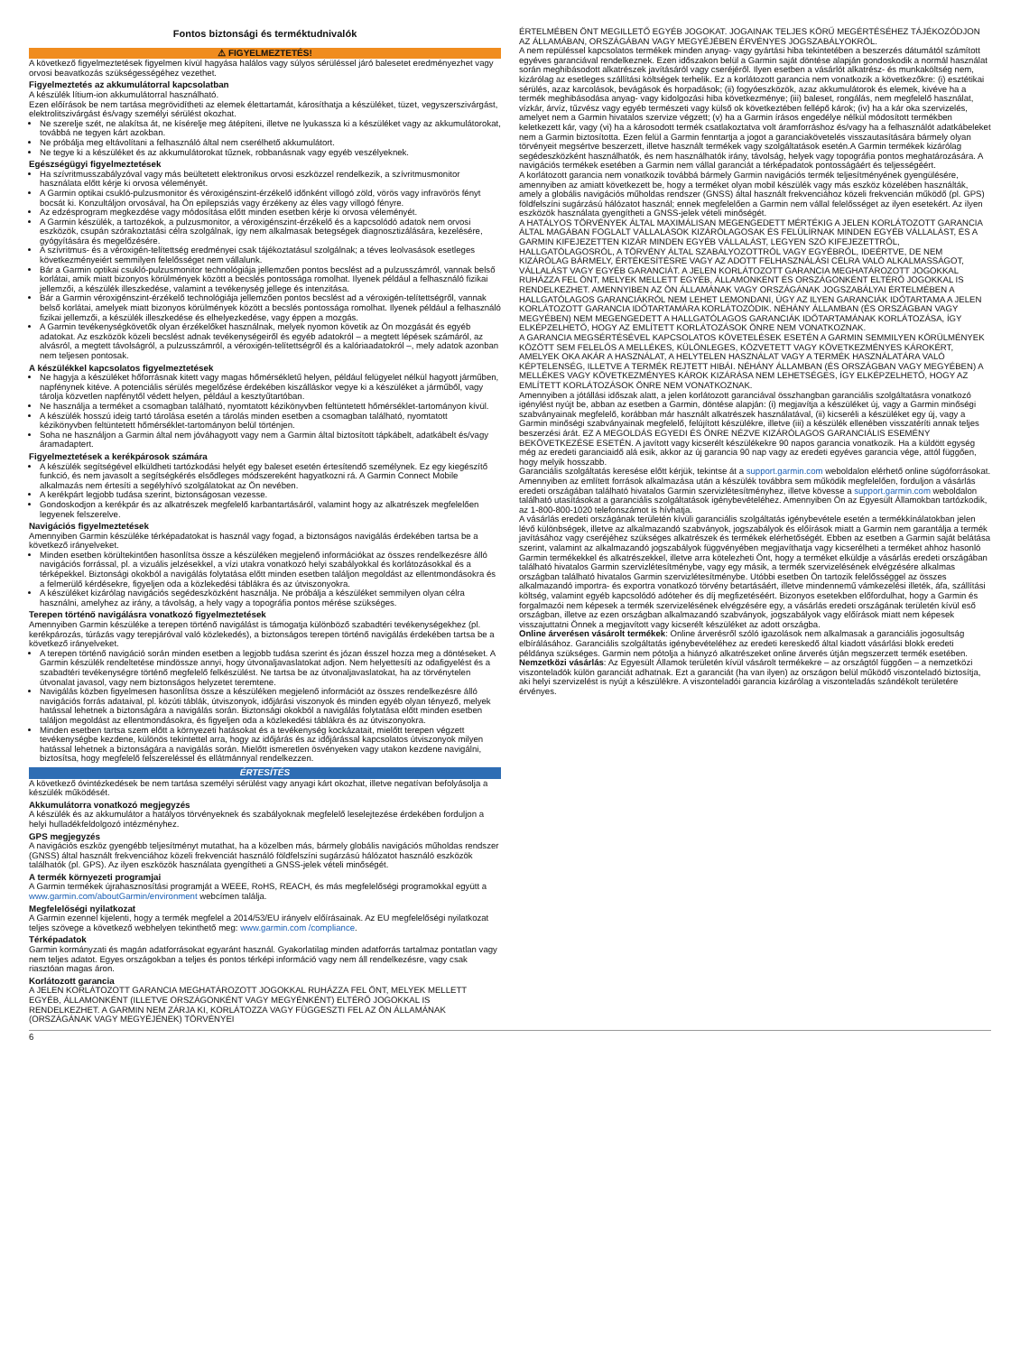Fontos biztonsági és terméktudnivalók
⚠ FIGYELMEZTETÉS!
A következő figyelmeztetések figyelmen kívül hagyása halálos vagy súlyos sérüléssel járó balesetet eredményezhet vagy orvosi beavatkozás szükségességéhez vezethet.
Figyelmeztetés az akkumulátorral kapcsolatban
A készülék lítium-ion akkumulátorral használható.
Ezen előírások be nem tartása megrövidítheti az elemek élettartamát, károsíthatja a készüléket, tüzet, vegyszerszivárgást, elektrolitszivárgást és/vagy személyi sérülést okozhat.
Ne szerelje szét, ne alakítsa át, ne kísérelje meg átépíteni, illetve ne lyukassza ki a készüléket vagy az akkumulátorokat, továbbá ne tegyen kárt azokban.
Ne próbálja meg eltávolítani a felhasználó által nem cserélhető akkumulátort.
Ne tegye ki a készüléket és az akkumulátorokat tűznek, robbanásnak vagy egyéb veszélyeknek.
Egészségügyi figyelmeztetések
Ha szívritmusszabályzóval vagy más beültetett elektronikus orvosi eszközzel rendelkezik, a szívritmusmonitor használata előtt kérje ki orvosa véleményét.
A Garmin optikai csukló-pulzusmonitor és véroxigénszint-érzékelő időnként villogó zöld, vörös vagy infravörös fényt bocsát ki. Konzultáljon orvosával, ha Ön epilepsziás vagy érzékeny az éles vagy villogó fényre.
Az edzésprogram megkezdése vagy módosítása előtt minden esetben kérje ki orvosa véleményét.
A Garmin készülék, a tartozékok, a pulzusmonitor, a véroxigénszint-érzékelő és a kapcsolódó adatok nem orvosi eszközök, csupán szórakoztatási célra szolgálnak, így nem alkalmasak betegségek diagnosztizálására, kezelésére, gyógyítására és megelőzésére.
A szívritmus- és a véroxigén-telítettség eredményei csak tájékoztatásul szolgálnak; a téves leolvasások esetleges következményeiért semmilyen felelősséget nem vállalunk.
Bár a Garmin optikai csukló-pulzusmonitor technológiája jellemzően pontos becslést ad a pulzusszámról, vannak belső korlátai, amik miatt bizonyos körülmények között a becslés pontossága romolhat. Ilyenek például a felhasználó fizikai jellemzői, a készülék illeszkedése, valamint a tevékenység jellege és intenzitása.
Bár a Garmin véroxigénszint-érzékelő technológiája jellemzően pontos becslést ad a véroxigén-telítettségről, vannak belső korlátai, amelyek miatt bizonyos körülmények között a becslés pontossága romolhat. Ilyenek például a felhasználó fizikai jellemzői, a készülék illeszkedése és elhelyezkedése, vagy éppen a mozgás.
A Garmin tevékenységkövetők olyan érzékelőket használnak, melyek nyomon követik az Ön mozgását és egyéb adatokat. Az eszközök közeli becslést adnak tevékenységeiről és egyéb adatokról – a megtett lépések számáról, az alvásról, a megtett távolságról, a pulzusszámról, a véroxigén-telítettségről és a kalóriaadatokról –, mely adatok azonban nem teljesen pontosak.
A készülékkel kapcsolatos figyelmeztetések
Ne hagyja a készüléket hőforrásnak kitett vagy magas hőmérsékletű helyen, például felügyelet nélkül hagyott járműben, napfénynek kitéve. A potenciális sérülés megelőzése érdekében kiszálláskor vegye ki a készüléket a járműből, vagy tárolja közvetlen napfénytől védett helyen, például a kesztyűtartóban.
Ne használja a terméket a csomagban található, nyomtatott kézikönyvben feltüntetett hőmérséklet-tartományon kívül.
A készülék hosszú ideig tartó tárolása esetén a tárolás minden esetben a csomagban található, nyomtatott kézikönyvben feltüntetett hőmérséklet-tartományon belül történjen.
Soha ne használjon a Garmin által nem jóváhagyott vagy nem a Garmin által biztosított tápkábelt, adatkábelt és/vagy áramadaptert.
Figyelmeztetések a kerékpárosok számára
A készülék segítségével elküldheti tartózkodási helyét egy baleset esetén értesítendő személynek. Ez egy kiegészítő funkció, és nem javasolt a segítségkérés elsődleges módszereként hagyatkozni rá. A Garmin Connect Mobile alkalmazás nem értesíti a segélyhívó szolgálatokat az Ön nevében.
A kerékpárt legjobb tudása szerint, biztonságosan vezesse.
Gondoskodjon a kerékpár és az alkatrészek megfelelő karbantartásáról, valamint hogy az alkatrészek megfelelően legyenek felszerelve.
Navigációs figyelmeztetések
Amennyiben Garmin készüléke térképadatokat is használ vagy fogad, a biztonságos navigálás érdekében tartsa be a következő irányelveket.
Minden esetben körültekintően hasonlítsa össze a készüléken megjelenő információkat az összes rendelkezésre álló navigációs forrással, pl. a vizuális jelzésekkel, a vízi utakra vonatkozó helyi szabályokkal és korlátozásokkal és a térképekkel. Biztonsági okokból a navigálás folytatása előtt minden esetben találjon megoldást az ellentmondásokra és a felmerülő kérdésekre, figyeljen oda a közlekedési táblákra és az útviszonyokra.
A készüléket kizárólag navigációs segédeszközként használja. Ne próbálja a készüléket semmilyen olyan célra használni, amelyhez az irány, a távolság, a hely vagy a topográfia pontos mérése szükséges.
Terepen történő navigálásra vonatkozó figyelmeztetések
Amennyiben Garmin készüléke a terepen történő navigálást is támogatja különböző szabadtéri tevékenységekhez (pl. kerékpározás, túrázás vagy terepjáróval való közlekedés), a biztonságos terepen történő navigálás érdekében tartsa be a következő irányelveket.
A terepen történő navigáció során minden esetben a legjobb tudása szerint és józan ésszel hozza meg a döntéseket. A Garmin készülék rendeltetése mindössze annyi, hogy útvonaljavaslatokat adjon. Nem helyettesíti az odafigyelést és a szabadtéri tevékenységre történő megfelelő felkészülést. Ne tartsa be az útvonaljavaslatokat, ha az törvénytelen útvonalat javasol, vagy nem biztonságos helyzetet teremtene.
Navigálás közben figyelmesen hasonlítsa össze a készüléken megjelenő információt az összes rendelkezésre álló navigációs forrás adataival, pl. közúti táblák, útviszonyok, időjárási viszonyok és minden egyéb olyan tényező, melyek hatással lehetnek a biztonságára a navigálás során. Biztonsági okokból a navigálás folytatása előtt minden esetben találjon megoldást az ellentmondásokra, és figyeljen oda a közlekedési táblákra és az útviszonyokra.
Minden esetben tartsa szem előtt a környezeti hatásokat és a tevékenység kockázatait, mielőtt terepen végzett tevékenységbe kezdene, különös tekintettel arra, hogy az időjárás és az időjárással kapcsolatos útviszonyok milyen hatással lehetnek a biztonságára a navigálás során. Mielőtt ismeretlen ösvényeken vagy utakon kezdene navigálni, biztosítsa, hogy megfelelő felszereléssel és ellátmánnyal rendelkezzen.
ÉRTESÍTÉS
A következő óvintézkedések be nem tartása személyi sérülést vagy anyagi kárt okozhat, illetve negatívan befolyásolja a készülék működését.
Akkumulátorra vonatkozó megjegyzés
A készülék és az akkumulátor a hatályos törvényeknek és szabályoknak megfelelő leselejtezése érdekében forduljon a helyi hulladékfeldolgozó intézményhez.
GPS megjegyzés
A navigációs eszköz gyengébb teljesítményt mutathat, ha a közelben más, bármely globális navigációs műholdas rendszer (GNSS) által használt frekvenciához közeli frekvenciát használó földfelszíni sugárzású hálózatot használó eszközök találhatók (pl. GPS). Az ilyen eszközök használata gyengítheti a GNSS-jelek vételi minőségét.
A termék környezeti programjai
A Garmin termékek újrahasznosítási programját a WEEE, RoHS, REACH, és más megfelelőségi programokkal együtt a www.garmin.com/aboutGarmin/environment webcímen találja.
Megfelelőségi nyilatkozat
A Garmin ezennel kijelenti, hogy a termék megfelel a 2014/53/EU irányelv előírásainak. Az EU megfelelőségi nyilatkozat teljes szövege a következő webhelyen tekinthető meg: www.garmin.com /compliance.
Térképadatok
Garmin kormányzati és magán adatforrásokat egyaránt használ. Gyakorlatilag minden adatforrás tartalmaz pontatlan vagy nem teljes adatot. Egyes országokban a teljes és pontos térképi információ vagy nem áll rendelkezésre, vagy csak riasztóan magas áron.
Korlátozott garancia
A JELEN KORLÁTOZOTT GARANCIA MEGHATÁROZOTT JOGOKKAL RUHÁZZA FEL ÖNT, MELYEK MELLETT EGYÉB, ÁLLAMONKÉNT (ILLETVE ORSZÁGONKÉNT VAGY MEGYÉNKÉNT) ELTÉRŐ JOGOKKAL IS RENDELKEZHET. A GARMIN NEM ZÁRJA KI, KORLÁTOZZA VAGY FÜGGESZTI FEL AZ ÖN ÁLLAMÁNAK (ORSZÁGÁNAK VAGY MEGYÉJÉNEK) TÖRVÉNYEI
ÉRTELMÉBEN ÖNT MEGILLETŐ EGYÉB JOGOKAT. JOGAINAK TELJES KÖRŰ MEGÉRTÉSÉHEZ TÁJÉKOZÓDJON AZ ÁLLAMÁBAN, ORSZÁGÁBAN VAGY MEGYÉJÉBEN ÉRVÉNYES JOGSZABÁLYOKRÓL.
A nem repüléssel kapcsolatos termékek minden anyag- vagy gyártási hiba tekintetében a beszerzés dátumától számított egyéves garanciával rendelkeznek. Ezen időszakon belül a Garmin saját döntése alapján gondoskodik a normál használat során meghibásodott alkatrészek javításáról vagy cseréjéről. Ilyen esetben a vásárlót alkatrész- és munkaköltség nem, kizárólag az esetleges szállítási költségek terhelik. Ez a korlátozott garancia nem vonatkozik a következőkre: (i) esztétikai sérülés, azaz karcolások, bevágások és horpadások; (ii) fogyóeszközök, azaz akkumulátorok és elemek, kivéve ha a termék meghibásodása anyag- vagy kidolgozási hiba következménye; (iii) baleset, rongálás, nem megfelelő használat, vízkár, árvíz, tűzvész vagy egyéb természeti vagy külső ok következtében fellépő károk; (iv) ha a kár oka szervizelés, amelyet nem a Garmin hivatalos szervize végzett; (v) ha a Garmin írásos engedélye nélkül módosított termékben keletkezett kár, vagy (vi) ha a károsodott termék csatlakoztatva volt áramforráshoz és/vagy ha a felhasználót adatkábeleket nem a Garmin biztosította. Ezen felül a Garmin fenntartja a jogot a garanciakövetelés visszautasítására bármely olyan törvényeit megsértve beszerzett, illetve használt termékek vagy szolgáltatások esetén.A Garmin termékek kizárólag segédeszközként használhatók, és nem használhatók irány, távolság, helyek vagy topográfia pontos meghatározására. A navigációs termékek esetében a Garmin nem vállal garanciát a térképadatok pontosságáért és teljességéért.
A korlátozott garancia nem vonatkozik továbbá bármely Garmin navigációs termék teljesítményének gyengülésére, amennyiben az amiatt következett be, hogy a terméket olyan mobil készülék vagy más eszköz közelében használták, amely a globális navigációs műholdas rendszer (GNSS) által használt frekvenciához közeli frekvencián működő (pl. GPS) földfelszíni sugárzású hálózatot használ; ennek megfelelően a Garmin nem vállal felelősséget az ilyen esetekért. Az ilyen eszközök használata gyengítheti a GNSS-jelek vételi minőségét.
A HATÁLYOS TÖRVÉNYEK ÁLTAL MAXIMÁLISAN MEGENGEDETT MÉRTÉKIG A JELEN KORLÁTOZOTT GARANCIA ÁLTAL MAGÁBAN FOGLALT VÁLLALÁSOK KIZÁRÓLAGOSAK ÉS FELÜLÍRNAK MINDEN EGYÉB VÁLLALÁST, ÉS A GARMIN KIFEJEZETTEN KIZÁR MINDEN EGYÉB VÁLLALÁST, LEGYEN SZÓ KIFEJEZETTRŐL, HALLGATÓLAGOSRÓL, A TÖRVÉNY ÁLTAL SZABÁLYOZOTTRÓL VAGY EGYÉBRŐL, IDEÉRTVE, DE NEM KIZÁRÓLAG BÁRMELY, ÉRTÉKESÍTÉSRE VAGY AZ ADOTT FELHASZNÁLÁSI CÉLRA VALÓ ALKALMASSÁGOT, VÁLLALÁST VAGY EGYÉB GARANCIÁT. A JELEN KORLÁTOZOTT GARANCIA MEGHATÁROZOTT JOGOKKAL RUHÁZZA FEL ÖNT, MELYEK MELLETT EGYÉB, ÁLLAMONKÉNT ÉS ORSZÁGONKÉNT ELTÉRŐ JOGOKKAL IS RENDELKEZHET. AMENNYIBEN AZ ÖN ÁLLAMÁNAK VAGY ORSZÁGÁNAK JOGSZABÁLYAI ÉRTELMÉBEN A HALLGATÓLAGOS GARANCIÁKRÓL NEM LEHET LEMONDANI, ÚGY AZ ILYEN GARANCIÁK IDŐTARTAMA A JELEN KORLÁTOZOTT GARANCIA IDŐTARTAMÁRA KORLÁTOZÓDIK. NÉHÁNY ÁLLAMBAN (ÉS ORSZÁGBAN VAGY MEGYÉBEN) NEM MEGENGEDETT A HALLGATÓLAGOS GARANCIÁK IDŐTARTAMÁNAK KORLÁTOZÁSA, ÍGY ELKÉPZELHETŐ, HOGY AZ EMLÍTETT KORLÁTOZÁSOK ÖNRE NEM VONATKOZNAK.
A GARANCIA MEGSÉRTÉSÉVEL KAPCSOLATOS KÖVETELÉSEK ESETÉN A GARMIN SEMMILYEN KÖRÜLMÉNYEK KÖZÖTT SEM FELELŐS A MELLÉKES, KÜLÖNLEGES, KÖZVETETT VAGY KÖVETKEZMÉNYES KÁROKÉRT, AMELYEK OKA AKÁR A HASZNÁLAT, A HELYTELEN HASZNÁLAT VAGY A TERMÉK HASZNÁLATÁRA VALÓ KÉPTELENSÉG, ILLETVE A TERMÉK REJTETT HIBÁI. NÉHÁNY ÁLLAMBAN (ÉS ORSZÁGBAN VAGY MEGYÉBEN) A MELLÉKES VAGY KÖVETKEZMÉNYES KÁROK KIZÁRÁSA NEM LEHETSÉGES, ÍGY ELKÉPZELHETŐ, HOGY AZ EMLÍTETT KORLÁTOZÁSOK ÖNRE NEM VONATKOZNAK.
Amennyiben a jótállási időszak alatt, a jelen korlátozott garanciával összhangban garanciális szolgáltatásra vonatkozó igénylést nyújt be, abban az esetben a Garmin, döntése alapján: (i) megjavítja a készüléket új, vagy a Garmin minőségi szabványainak megfelelő, korábban már használt alkatrészek használatával, (ii) kicseréli a készüléket egy új, vagy a Garmin minőségi szabványainak megfelelő, felújított készülékre, illetve (iii) a készülék ellenében visszatéríti annak teljes beszerzési árát. EZ A MEGOLDÁS EGYEDI ÉS ÖNRE NÉZVE KIZÁRÓLAGOS GARANCIÁLIS ESEMÉNY BEKÖVETKEZÉSE ESETÉN. A javított vagy kicserélt készülékekre 90 napos garancia vonatkozik. Ha a küldött egység még az eredeti garanciaidő alá esik, akkor az új garancia 90 nap vagy az eredeti egyéves garancia vége, attól függően, hogy melyik hosszabb.
Garanciális szolgáltatás keresése előtt kérjük, tekintse át a support.garmin.com weboldalon elérhető online súgóforrásokat. Amennyiben az említett források alkalmazása után a készülék továbbra sem működik megfelelően, forduljon a vásárlás eredeti országában található hivatalos Garmin szervizlétesítményhez, illetve kövesse a support.garmin.com weboldalon található utasításokat a garanciális szolgáltatások igénybevételéhez. Amennyiben Ön az Egyesült Államokban tartózkodik, az 1-800-800-1020 telefonszámot is hívhatja.
A vásárlás eredeti országának területén kívüli garanciális szolgáltatás igénybevétele esetén a termékkínálatokban jelen lévő különbségek, illetve az alkalmazandó szabványok, jogszabályok és előírások miatt a Garmin nem garantálja a termék javításához vagy cseréjéhez szükséges alkatrészek és termékek elérhetőségét. Ebben az esetben a Garmin saját belátása szerint, valamint az alkalmazandó jogszabályok függvényében megjavíthatja vagy kicserélheti a terméket ahhoz hasonló Garmin termékekkel és alkatrészekkel, illetve arra kötelezheti Önt, hogy a terméket elküldje a vásárlás eredeti országában található hivatalos Garmin szervizlétesítménybe, vagy egy másik, a termék szervizelésének elvégzésére alkalmas országban található hivatalos Garmin szervizlétesítménybe. Utóbbi esetben Ön tartozik felelősséggel az összes alkalmazandó importra- és exportra vonatkozó törvény betartásáért, illetve mindennemű vámkezelési illeték, áfa, szállítási költség, valamint egyéb kapcsolódó adóteher és díj megfizetéséért. Bizonyos esetekben előfordulhat, hogy a Garmin és forgalmazói nem képesek a termék szervizelésének elvégzésére egy, a vásárlás eredeti országának területén kívül eső országban, illetve az ezen országban alkalmazandó szabványok, jogszabályok vagy előírások miatt nem képesek visszajuttatni Önnek a megjavított vagy kicserélt készüléket az adott országba.
Online árverésen vásárolt termékek: Online árverésről szóló igazolások nem alkalmasak a garanciális jogosultság elbírálásához. Garanciális szolgáltatás igénybevételéhez az eredeti kereskedő által kiadott vásárlási blokk eredeti példánya szükséges. Garmin nem pótolja a hiányzó alkatrészeket online árverés útján megszerzett termék esetében.
Nemzetközi vásárlás: Az Egyesült Államok területén kívül vásárolt termékekre – az országtól függően – a nemzetközi viszonteladók külön garanciát adhatnak. Ezt a garanciát (ha van ilyen) az országon belül működő viszonteladó biztosítja, aki helyi szervizelést is nyújt a készülékre. A viszonteladói garancia kizárólag a viszonteladás szándékolt területére érvényes.
6